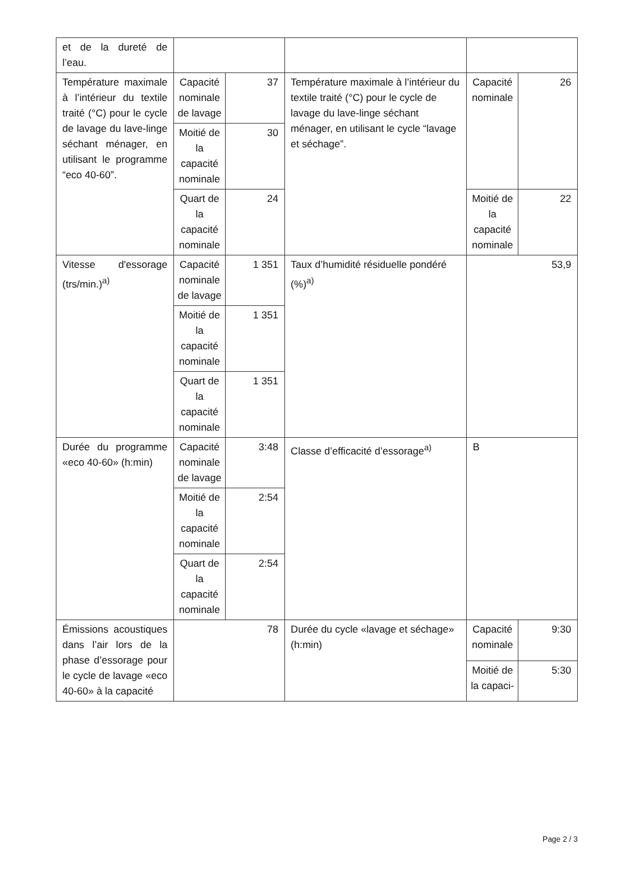| et de la dureté de l’eau. | | | | | |
| Température maximale à l’intérieur du textile traité (°C) pour le cycle de lavage du lave-linge séchant ménager, en utilisant le programme “eco 40-60”. | Capacité nominale de lavage | 37 | Température maximale à l’intérieur du textile traité (°C) pour le cycle de lavage du lave-linge séchant ménager, en utilisant le cycle “lavage et séchage”. | Capacité nominale | 26 |
| | Moitié de la capacité nominale | 30 | | | |
| | Quart de la capacité nominale | 24 | | Moitié de la capacité nominale | 22 |
| Vitesse d'essorage (trs/min.)<sup>a)</sup> | Capacité nominale de lavage | 1 351 | Taux d’humidité résiduelle pondéré (%)<sup>a)</sup> | 53,9 | |
| | Moitié de la capacité nominale | 1 351 | | | |
| | Quart de la capacité nominale | 1 351 | | | |
| Durée du programme «eco 40-60» (h:min) | Capacité nominale de lavage | 3:48 | Classe d’efficacité d’essorage<sup>a)</sup> | B | |
| | Moitié de la capacité nominale | 2:54 | | | |
| | Quart de la capacité nominale | 2:54 | | | |
| Émissions acoustiques dans l’air lors de la phase d’essorage pour le cycle de lavage «eco 40-60» à la capacité | 78 | | Durée du cycle «lavage et séchage» (h:min) | Capacité nominale | 9:30 |
| | | | | Moitié de la capaci- | 5:30 |
Page 2 / 3